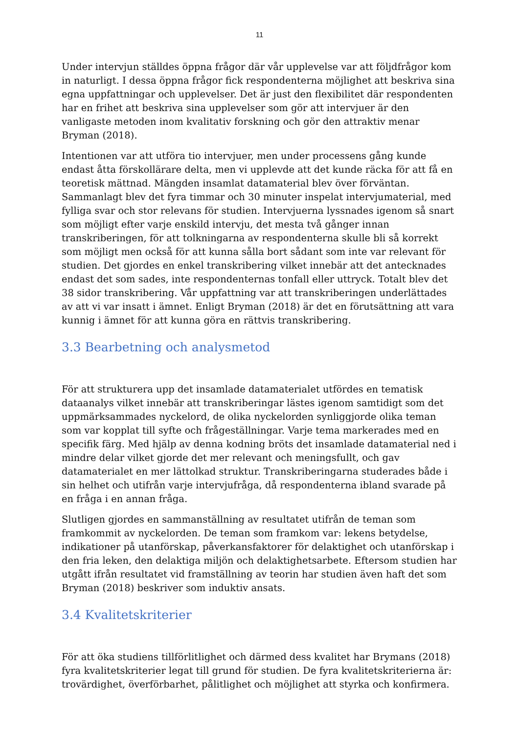11
Under intervjun ställdes öppna frågor där vår upplevelse var att följdfrågor kom in naturligt. I dessa öppna frågor fick respondenterna möjlighet att beskriva sina egna uppfattningar och upplevelser. Det är just den flexibilitet där respondenten har en frihet att beskriva sina upplevelser som gör att intervjuer är den vanligaste metoden inom kvalitativ forskning och gör den attraktiv menar Bryman (2018).
Intentionen var att utföra tio intervjuer, men under processens gång kunde endast åtta förskollärare delta, men vi upplevde att det kunde räcka för att få en teoretisk mättnad. Mängden insamlat datamaterial blev över förväntan. Sammanlagt blev det fyra timmar och 30 minuter inspelat intervjumaterial, med fylliga svar och stor relevans för studien. Intervjuerna lyssnades igenom så snart som möjligt efter varje enskild intervju, det mesta två gånger innan transkriberingen, för att tolkningarna av respondenterna skulle bli så korrekt som möjligt men också för att kunna sålla bort sådant som inte var relevant för studien. Det gjordes en enkel transkribering vilket innebär att det antecknades endast det som sades, inte respondenternas tonfall eller uttryck. Totalt blev det 38 sidor transkribering. Vår uppfattning var att transkriberingen underlättades av att vi var insatt i ämnet. Enligt Bryman (2018) är det en förutsättning att vara kunnig i ämnet för att kunna göra en rättvis transkribering.
3.3 Bearbetning och analysmetod
För att strukturera upp det insamlade datamaterialet utfördes en tematisk dataanalys vilket innebär att transkriberingar lästes igenom samtidigt som det uppmärksammades nyckelord, de olika nyckelorden synliggjorde olika teman som var kopplat till syfte och frågeställningar. Varje tema markerades med en specifik färg. Med hjälp av denna kodning bröts det insamlade datamaterial ned i mindre delar vilket gjorde det mer relevant och meningsfullt, och gav datamaterialet en mer lättolkad struktur. Transkriberingarna studerades både i sin helhet och utifrån varje intervjufråga, då respondenterna ibland svarade på en fråga i en annan fråga.
Slutligen gjordes en sammanställning av resultatet utifrån de teman som framkommit av nyckelorden. De teman som framkom var: lekens betydelse, indikationer på utanförskap, påverkansfaktorer för delaktighet och utanförskap i den fria leken, den delaktiga miljön och delaktighetsarbete. Eftersom studien har utgått ifrån resultatet vid framställning av teorin har studien även haft det som Bryman (2018) beskriver som induktiv ansats.
3.4 Kvalitetskriterier
För att öka studiens tillförlitlighet och därmed dess kvalitet har Brymans (2018) fyra kvalitetskriterier legat till grund för studien. De fyra kvalitetskriterierna är: trovärdighet, överförbarhet, pålitlighet och möjlighet att styrka och konfirmera.